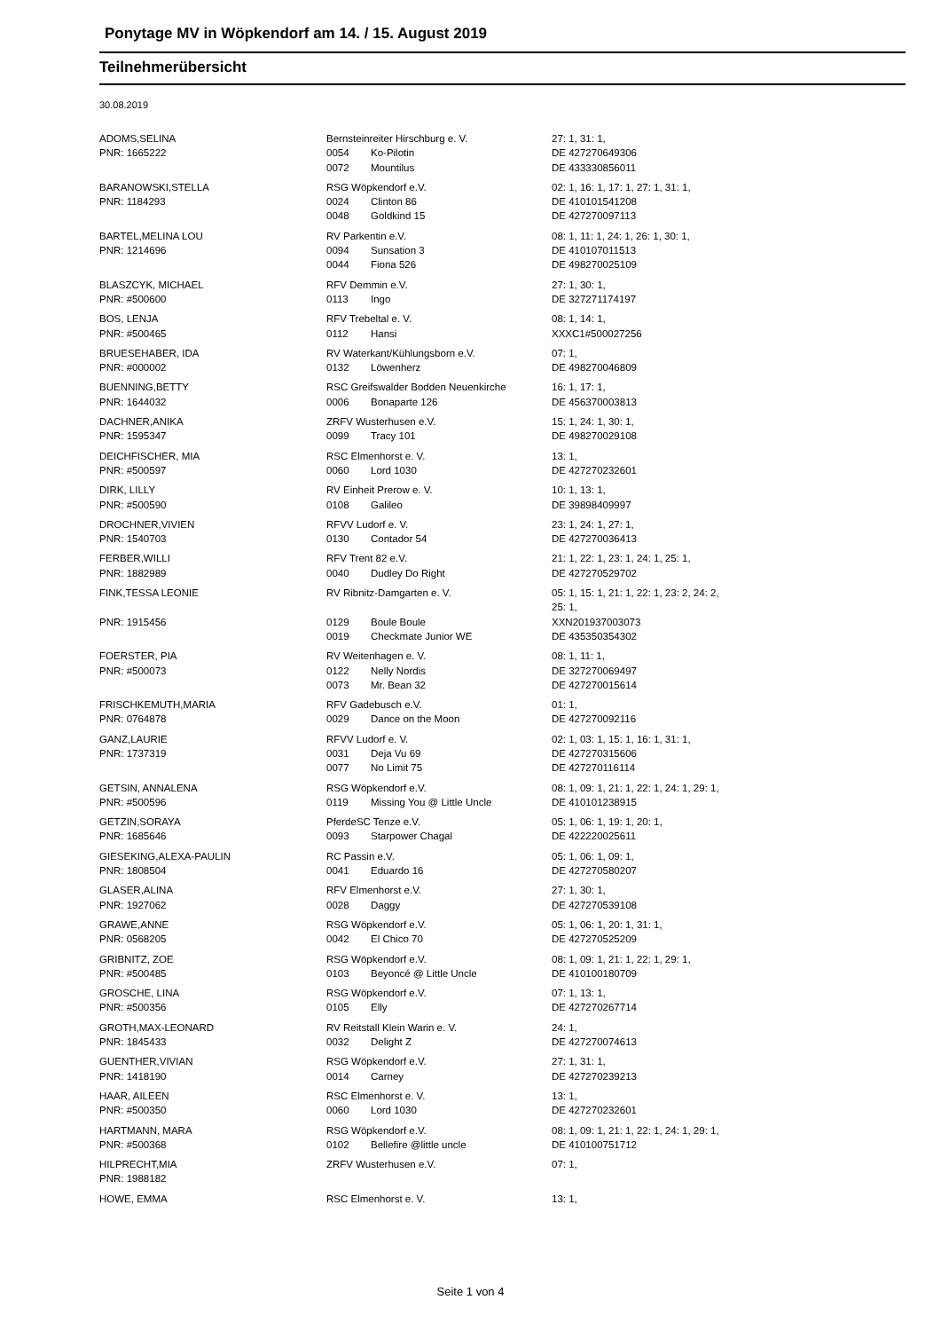Ponytage MV in Wöpkendorf am 14. / 15. August 2019
Teilnehmerübersicht
30.08.2019
| ADOMS,SELINA | Bernsteinreiter Hirschburg e. V. | | 27: 1, 31: 1, |
| PNR: 1665222 | 0054 | Ko-Pilotin | DE 427270649306 |
| | 0072 | Mountilus | DE 433330856011 |
| BARANOWSKI,STELLA | RSG Wöpkendorf e.V. | | 02: 1, 16: 1, 17: 1, 27: 1, 31: 1, |
| PNR: 1184293 | 0024 | Clinton 86 | DE 410101541208 |
| | 0048 | Goldkind 15 | DE 427270097113 |
| BARTEL,MELINA LOU | RV Parkentin e.V. | | 08: 1, 11: 1, 24: 1, 26: 1, 30: 1, |
| PNR: 1214696 | 0094 | Sunsation 3 | DE 410107011513 |
| | 0044 | Fiona 526 | DE 498270025109 |
| BLASZCYK, MICHAEL | RFV Demmin e.V. | | 27: 1, 30: 1, |
| PNR: #500600 | 0113 | Ingo | DE 327271174197 |
| BOS, LENJA | RFV Trebeltal e. V. | | 08: 1, 14: 1, |
| PNR: #500465 | 0112 | Hansi | XXXC1#500027256 |
| BRUESEHABER, IDA | RV Waterkant/Kühlungsborn e.V. | | 07: 1, |
| PNR: #000002 | 0132 | Löwenherz | DE 498270046809 |
| BUENNING,BETTY | RSC Greifswalder Bodden Neuenkirche | | 16: 1, 17: 1, |
| PNR: 1644032 | 0006 | Bonaparte 126 | DE 456370003813 |
| DACHNER,ANIKA | ZRFV Wusterhusen e.V. | | 15: 1, 24: 1, 30: 1, |
| PNR: 1595347 | 0099 | Tracy 101 | DE 498270029108 |
| DEICHFISCHER, MIA | RSC Elmenhorst e. V. | | 13: 1, |
| PNR: #500597 | 0060 | Lord 1030 | DE 427270232601 |
| DIRK, LILLY | RV Einheit Prerow e. V. | | 10: 1, 13: 1, |
| PNR: #500590 | 0108 | Galileo | DE 39898409997 |
| DROCHNER,VIVIEN | RFVV Ludorf e. V. | | 23: 1, 24: 1, 27: 1, |
| PNR: 1540703 | 0130 | Contador 54 | DE 427270036413 |
| FERBER,WILLI | RFV Trent 82 e.V. | | 21: 1, 22: 1, 23: 1, 24: 1, 25: 1, |
| PNR: 1882989 | 0040 | Dudley Do Right | DE 427270529702 |
| FINK,TESSA LEONIE | RV Ribnitz-Damgarten e. V. | | 05: 1, 15: 1, 21: 1, 22: 1, 23: 2, 24: 2, 25: 1, |
| PNR: 1915456 | 0129 | Boule Boule | XXN201937003073 |
| | 0019 | Checkmate Junior WE | DE 435350354302 |
| FOERSTER, PIA | RV Weitenhagen e. V. | | 08: 1, 11: 1, |
| PNR: #500073 | 0122 | Nelly Nordis | DE 327270069497 |
| | 0073 | Mr. Bean 32 | DE 427270015614 |
| FRISCHKEMUTH,MARIA | RFV Gadebusch e.V. | | 01: 1, |
| PNR: 0764878 | 0029 | Dance on the Moon | DE 427270092116 |
| GANZ,LAURIE | RFVV Ludorf e. V. | | 02: 1, 03: 1, 15: 1, 16: 1, 31: 1, |
| PNR: 1737319 | 0031 | Deja Vu 69 | DE 427270315606 |
| | 0077 | No Limit 75 | DE 427270116114 |
| GETSIN, ANNALENA | RSG Wöpkendorf e.V. | | 08: 1, 09: 1, 21: 1, 22: 1, 24: 1, 29: 1, |
| PNR: #500596 | 0119 | Missing You @ Little Uncle | DE 410101238915 |
| GETZIN,SORAYA | PferdeSC Tenze e.V. | | 05: 1, 06: 1, 19: 1, 20: 1, |
| PNR: 1685646 | 0093 | Starpower Chagal | DE 422220025611 |
| GIESEKING,ALEXA-PAULIN | RC Passin e.V. | | 05: 1, 06: 1, 09: 1, |
| PNR: 1808504 | 0041 | Eduardo 16 | DE 427270580207 |
| GLASER,ALINA | RFV Elmenhorst e.V. | | 27: 1, 30: 1, |
| PNR: 1927062 | 0028 | Daggy | DE 427270539108 |
| GRAWE,ANNE | RSG Wöpkendorf e.V. | | 05: 1, 06: 1, 20: 1, 31: 1, |
| PNR: 0568205 | 0042 | El Chico 70 | DE 427270525209 |
| GRIBNITZ, ZOE | RSG Wöpkendorf e.V. | | 08: 1, 09: 1, 21: 1, 22: 1, 29: 1, |
| PNR: #500485 | 0103 | Beyoncé @ Little Uncle | DE 410100180709 |
| GROSCHE, LINA | RSG Wöpkendorf e.V. | | 07: 1, 13: 1, |
| PNR: #500356 | 0105 | Elly | DE 427270267714 |
| GROTH,MAX-LEONARD | RV Reitstall Klein Warin e. V. | | 24: 1, |
| PNR: 1845433 | 0032 | Delight Z | DE 427270074613 |
| GUENTHER,VIVIAN | RSG Wöpkendorf e.V. | | 27: 1, 31: 1, |
| PNR: 1418190 | 0014 | Carney | DE 427270239213 |
| HAAR, AILEEN | RSC Elmenhorst e. V. | | 13: 1, |
| PNR: #500350 | 0060 | Lord 1030 | DE 427270232601 |
| HARTMANN, MARA | RSG Wöpkendorf e.V. | | 08: 1, 09: 1, 21: 1, 22: 1, 24: 1, 29: 1, |
| PNR: #500368 | 0102 | Bellefire @little uncle | DE 410100751712 |
| HILPRECHT,MIA | ZRFV Wusterhusen e.V. | | 07: 1, |
| PNR: 1988182 | | | |
| HOWE, EMMA | RSC Elmenhorst e. V. | | 13: 1, |
Seite 1 von 4